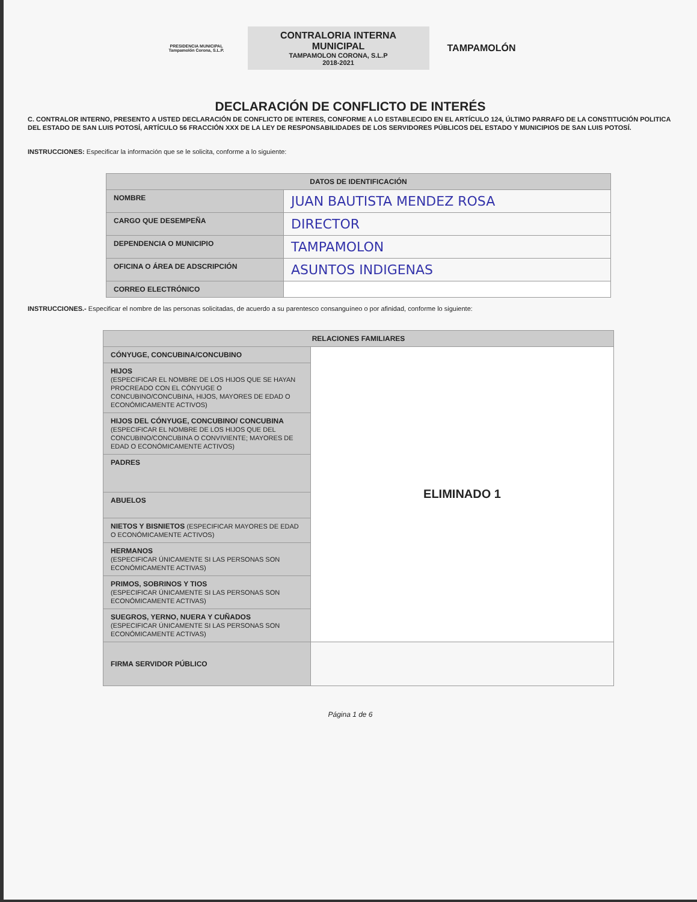PRESIDENCIA MUNICIPAL
Tampamolón Corona, S.L.P.
CONTRALORIA INTERNA
MUNICIPAL
TAMPAMOLON CORONA, S.L.P
2018-2021
TAMPAMOLÓN
DECLARACIÓN DE CONFLICTO DE INTERÉS
C. CONTRALOR INTERNO, PRESENTO A USTED DECLARACIÓN DE CONFLICTO DE INTERES, CONFORME A LO ESTABLECIDO EN EL ARTÍCULO 124, ÚLTIMO PARRAFO DE LA CONSTITUCIÓN POLITICA DEL ESTADO DE SAN LUIS POTOSÍ, ARTÍCULO 56 FRACCIÓN XXX DE LA LEY DE RESPONSABILIDADES DE LOS SERVIDORES PÚBLICOS DEL ESTADO Y MUNICIPIOS DE SAN LUIS POTOSÍ.
INSTRUCCIONES: Especificar la información que se le solicita, conforme a lo siguiente:
| DATOS DE IDENTIFICACIÓN | |
| --- | --- |
| NOMBRE | JUAN BAUTISTA MENDEZ ROSA |
| CARGO QUE DESEMPEÑA | DIRECTOR |
| DEPENDENCIA O MUNICIPIO | TAMPAMOLON |
| OFICINA O ÁREA DE ADSCRIPCIÓN | ASUNTOS INDIGENAS |
| CORREO ELECTRÓNICO | |
INSTRUCCIONES.- Especificar el nombre de las personas solicitadas, de acuerdo a su parentesco consanguíneo o por afinidad, conforme lo siguiente:
| RELACIONES FAMILIARES | |
| --- | --- |
| CÓNYUGE, CONCUBINA/CONCUBINO | ELIMINADO 1 |
| HIJOS (ESPECIFICAR EL NOMBRE DE LOS HIJOS QUE SE HAYAN PROCREADO CON EL CÓNYUGE O CONCUBINO/CONCUBINA, HIJOS, MAYORES DE EDAD O ECONÓMICAMENTE ACTIVOS) | |
| HIJOS DEL CÓNYUGE, CONCUBINO/ CONCUBINA (ESPECIFICAR EL NOMBRE DE LOS HIJOS QUE DEL CONCUBINO/CONCUBINA O CONVIVIENTE; MAYORES DE EDAD O ECONÓMICAMENTE ACTIVOS) | |
| PADRES | |
| ABUELOS | |
| NIETOS Y BISNIETOS (ESPECIFICAR MAYORES DE EDAD O ECONÓMICAMENTE ACTIVOS) | |
| HERMANOS (ESPECIFICAR ÚNICAMENTE SI LAS PERSONAS SON ECONÓMICAMENTE ACTIVAS) | |
| PRIMOS, SOBRINOS Y TIOS (ESPECIFICAR ÚNICAMENTE SI LAS PERSONAS SON ECONÓMICAMENTE ACTIVAS) | |
| SUEGROS, YERNO, NUERA Y CUÑADOS (ESPECIFICAR ÚNICAMENTE SI LAS PERSONAS SON ECONÓMICAMENTE ACTIVAS) | |
| FIRMA SERVIDOR PÚBLICO | |
Página 1 de 6